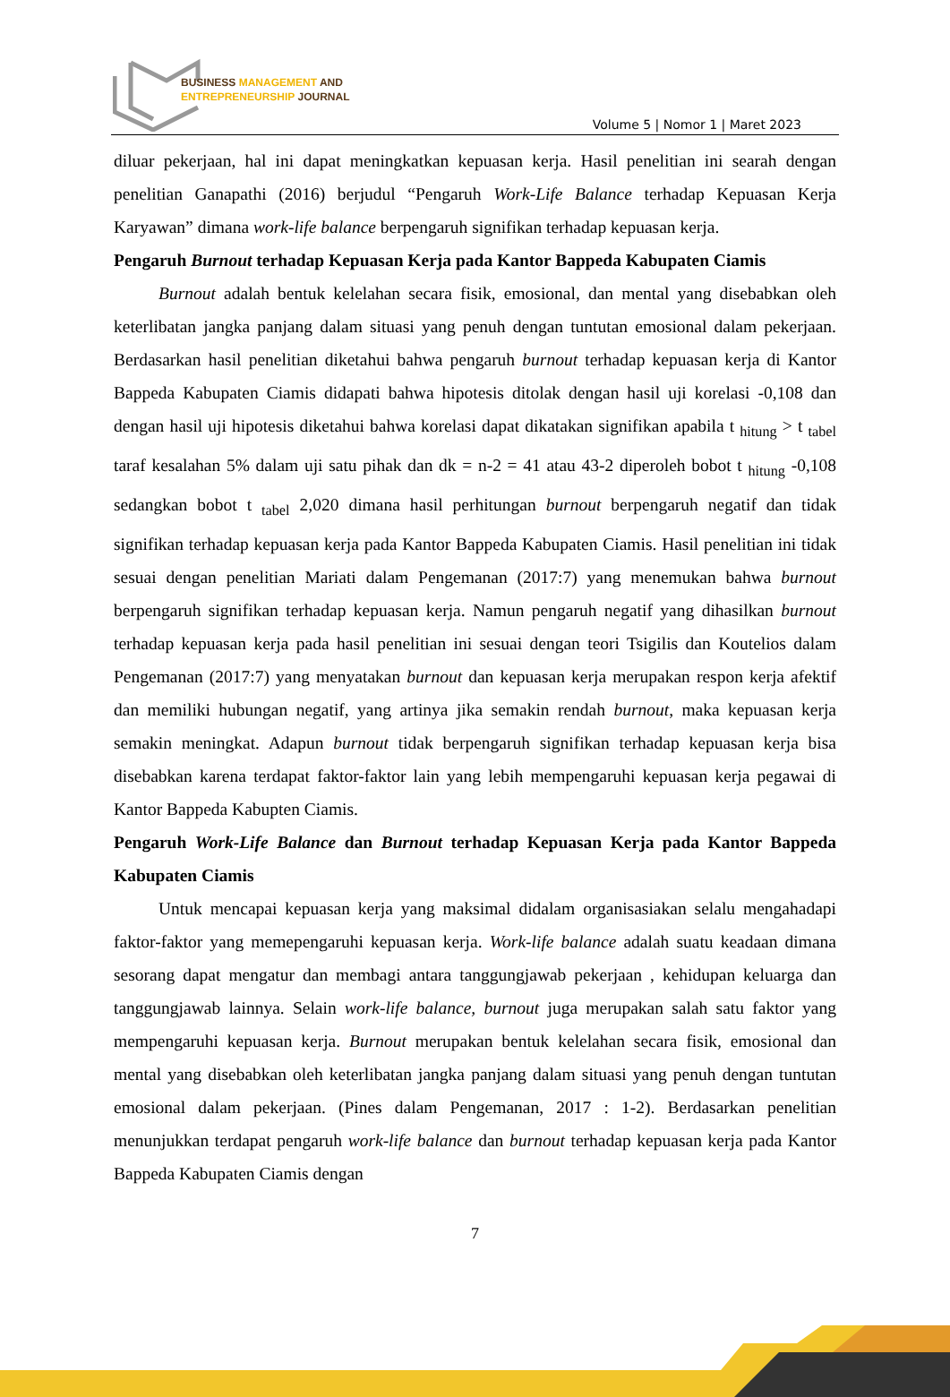BUSINESS MANAGEMENT AND
ENTREPRENEURSHIP JOURNAL
Volume 5 | Nomor 1 | Maret 2023
diluar pekerjaan, hal ini dapat meningkatkan kepuasan kerja. Hasil penelitian ini searah dengan penelitian Ganapathi (2016) berjudul “Pengaruh Work-Life Balance terhadap Kepuasan Kerja Karyawan” dimana work-life balance berpengaruh signifikan terhadap kepuasan kerja.
Pengaruh Burnout terhadap Kepuasan Kerja pada Kantor Bappeda Kabupaten Ciamis
Burnout adalah bentuk kelelahan secara fisik, emosional, dan mental yang disebabkan oleh keterlibatan jangka panjang dalam situasi yang penuh dengan tuntutan emosional dalam pekerjaan. Berdasarkan hasil penelitian diketahui bahwa pengaruh burnout terhadap kepuasan kerja di Kantor Bappeda Kabupaten Ciamis didapati bahwa hipotesis ditolak dengan hasil uji korelasi -0,108 dan dengan hasil uji hipotesis diketahui bahwa korelasi dapat dikatakan signifikan apabila t <sub>hitung</sub> > t <sub>tabel</sub> taraf kesalahan 5% dalam uji satu pihak dan dk = n-2 = 41 atau 43-2 diperoleh bobot t <sub>hitung</sub> -0,108 sedangkan bobot t <sub>tabel</sub> 2,020 dimana hasil perhitungan burnout berpengaruh negatif dan tidak signifikan terhadap kepuasan kerja pada Kantor Bappeda Kabupaten Ciamis. Hasil penelitian ini tidak sesuai dengan penelitian Mariati dalam Pengemanan (2017:7) yang menemukan bahwa burnout berpengaruh signifikan terhadap kepuasan kerja. Namun pengaruh negatif yang dihasilkan burnout terhadap kepuasan kerja pada hasil penelitian ini sesuai dengan teori Tsigilis dan Koutelios dalam Pengemanan (2017:7) yang menyatakan burnout dan kepuasan kerja merupakan respon kerja afektif dan memiliki hubungan negatif, yang artinya jika semakin rendah burnout, maka kepuasan kerja semakin meningkat. Adapun burnout tidak berpengaruh signifikan terhadap kepuasan kerja bisa disebabkan karena terdapat faktor-faktor lain yang lebih mempengaruhi kepuasan kerja pegawai di Kantor Bappeda Kabupten Ciamis.
Pengaruh Work-Life Balance dan Burnout terhadap Kepuasan Kerja pada Kantor Bappeda Kabupaten Ciamis
Untuk mencapai kepuasan kerja yang maksimal didalam organisasiakan selalu mengahadapi faktor-faktor yang memepengaruhi kepuasan kerja. Work-life balance adalah suatu keadaan dimana sesorang dapat mengatur dan membagi antara tanggungjawab pekerjaan , kehidupan keluarga dan tanggungjawab lainnya. Selain work-life balance, burnout juga merupakan salah satu faktor yang mempengaruhi kepuasan kerja. Burnout merupakan bentuk kelelahan secara fisik, emosional dan mental yang disebabkan oleh keterlibatan jangka panjang dalam situasi yang penuh dengan tuntutan emosional dalam pekerjaan. (Pines dalam Pengemanan, 2017 : 1-2). Berdasarkan penelitian menunjukkan terdapat pengaruh work-life balance dan burnout terhadap kepuasan kerja pada Kantor Bappeda Kabupaten Ciamis dengan
7